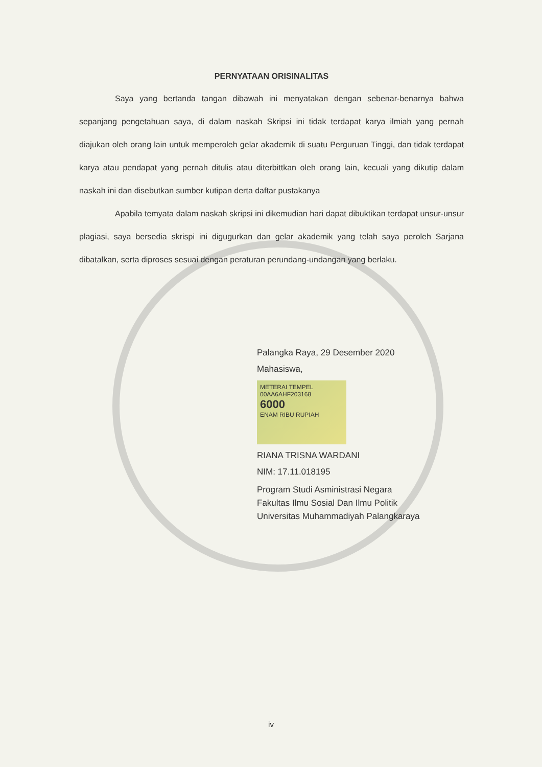PERNYATAAN ORISINALITAS
Saya yang bertanda tangan dibawah ini menyatakan dengan sebenar-benarnya bahwa sepanjang pengetahuan saya, di dalam naskah Skripsi ini tidak terdapat karya ilmiah yang pernah diajukan oleh orang lain untuk memperoleh gelar akademik di suatu Perguruan Tinggi, dan tidak terdapat karya atau pendapat yang pernah ditulis atau diterbittkan oleh orang lain, kecuali yang dikutip dalam naskah ini dan disebutkan sumber kutipan derta daftar pustakanya
Apabila temyata dalam naskah skripsi ini dikemudian hari dapat dibuktikan terdapat unsur-unsur plagiasi, saya bersedia skrispi ini digugurkan dan gelar akademik yang telah saya peroleh Sarjana dibatalkan, serta diproses sesuai dengan peraturan perundang-undangan yang berlaku.
Palangka Raya, 29 Desember 2020
Mahasiswa,
METERAI TEMPEL
00AA6AHF203168
6000
ENAM RIBU RUPIAH
RIANA TRISNA WARDANI
NIM: 17.11.018195
Program Studi Asministrasi Negara
Fakultas Ilmu Sosial Dan Ilmu Politik
Universitas Muhammadiyah Palangkaraya
iv